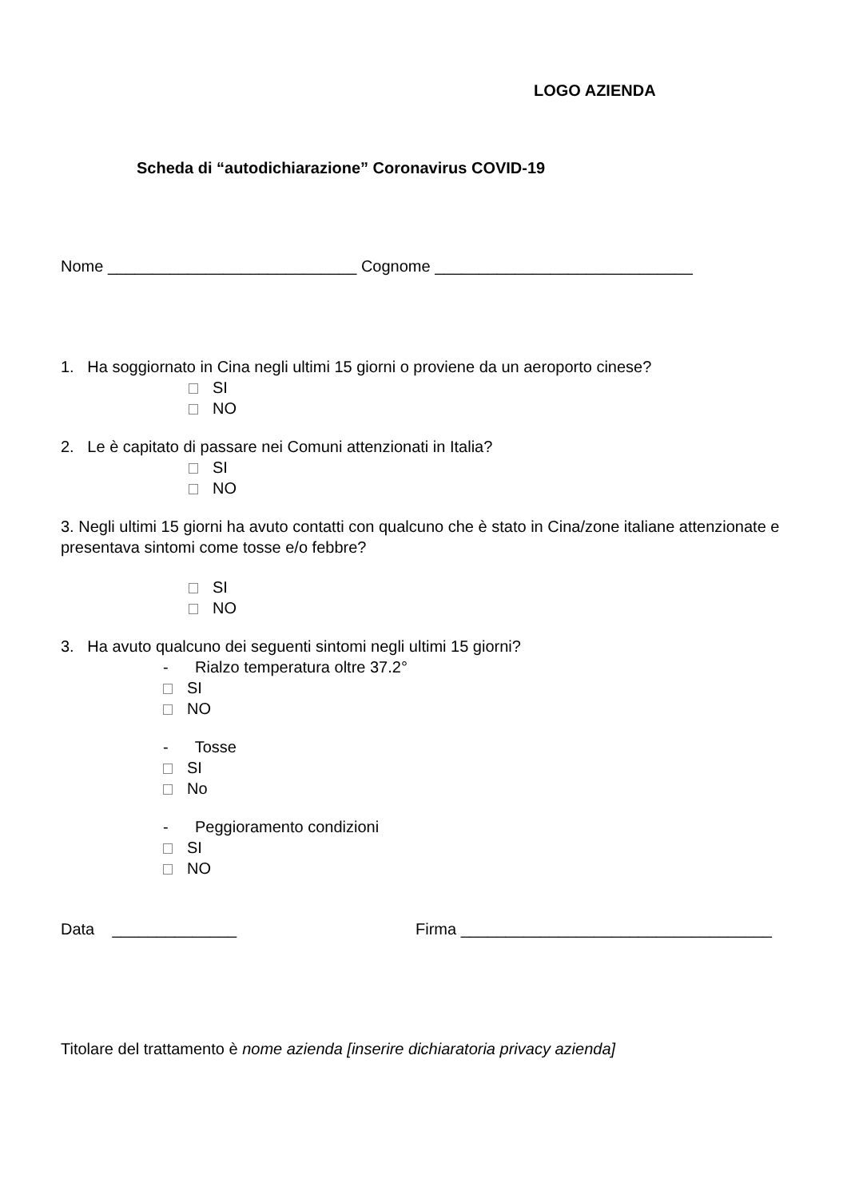LOGO AZIENDA
Scheda di “autodichiarazione” Coronavirus COVID-19
Nome ____________________________ Cognome _____________________________
1. Ha soggiornato in Cina negli ultimi 15 giorni o proviene da un aeroporto cinese?
SI
NO
2. Le è capitato di passare nei Comuni attenzionati in Italia?
SI
NO
3. Negli ultimi 15 giorni ha avuto contatti con qualcuno che è stato in Cina/zone italiane attenzionate e presentava sintomi come tosse e/o febbre?
SI
NO
3. Ha avuto qualcuno dei seguenti sintomi negli ultimi 15 giorni?
- Rialzo temperatura oltre 37.2°
SI
NO
- Tosse
SI
No
- Peggioramento condizioni
SI
NO
Data ______________ Firma ___________________________________
Titolare del trattamento è nome azienda [inserire dichiaratoria privacy azienda]